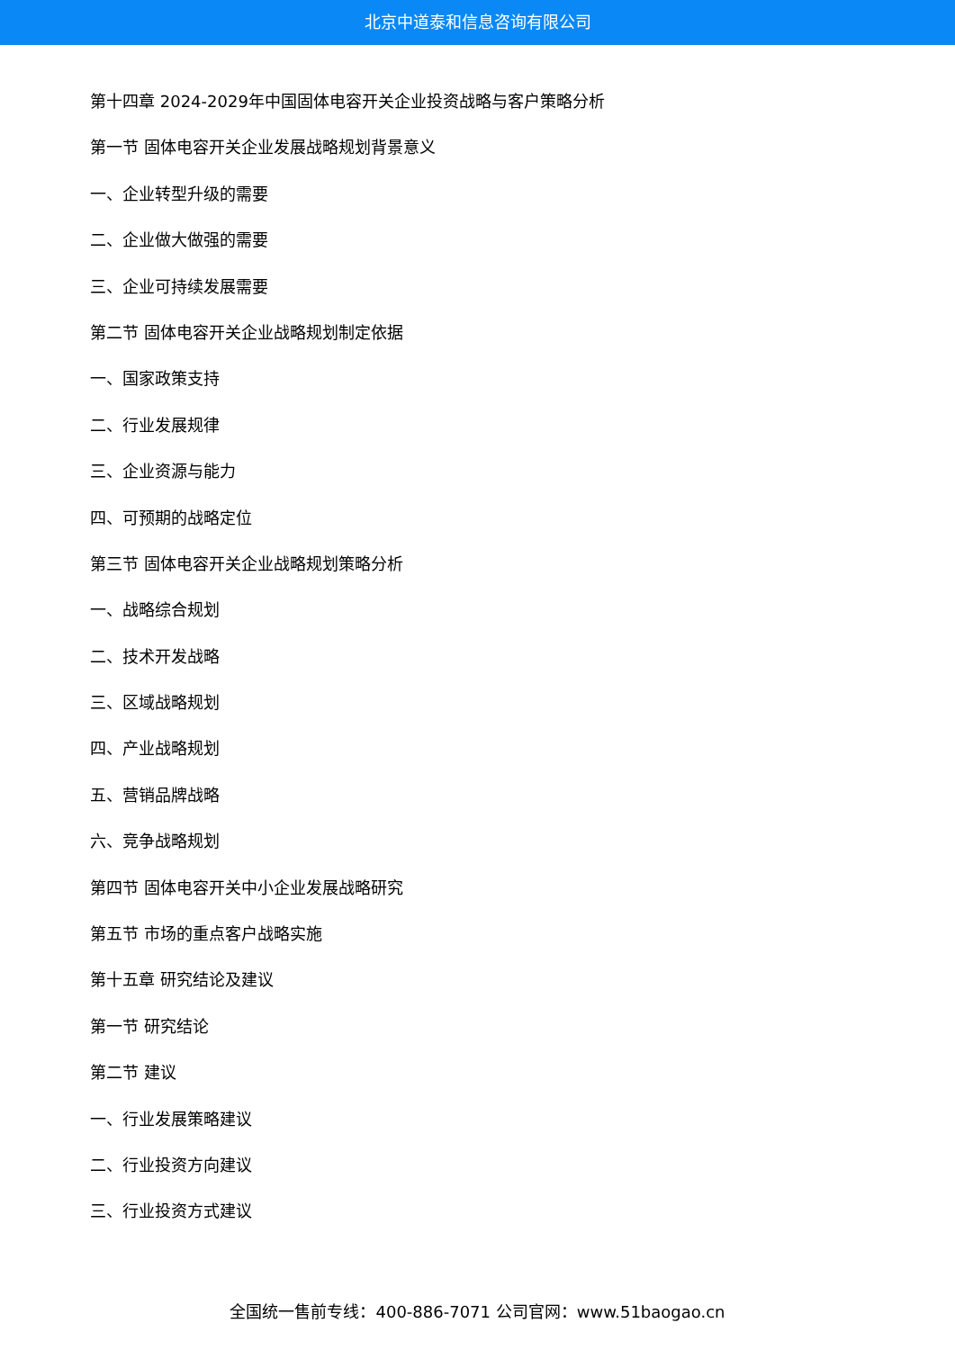北京中道泰和信息咨询有限公司
第十四章 2024-2029年中国固体电容开关企业投资战略与客户策略分析
第一节 固体电容开关企业发展战略规划背景意义
一、企业转型升级的需要
二、企业做大做强的需要
三、企业可持续发展需要
第二节 固体电容开关企业战略规划制定依据
一、国家政策支持
二、行业发展规律
三、企业资源与能力
四、可预期的战略定位
第三节 固体电容开关企业战略规划策略分析
一、战略综合规划
二、技术开发战略
三、区域战略规划
四、产业战略规划
五、营销品牌战略
六、竞争战略规划
第四节 固体电容开关中小企业发展战略研究
第五节 市场的重点客户战略实施
第十五章 研究结论及建议
第一节 研究结论
第二节 建议
一、行业发展策略建议
二、行业投资方向建议
三、行业投资方式建议
全国统一售前专线：400-886-7071 公司官网：www.51baogao.cn